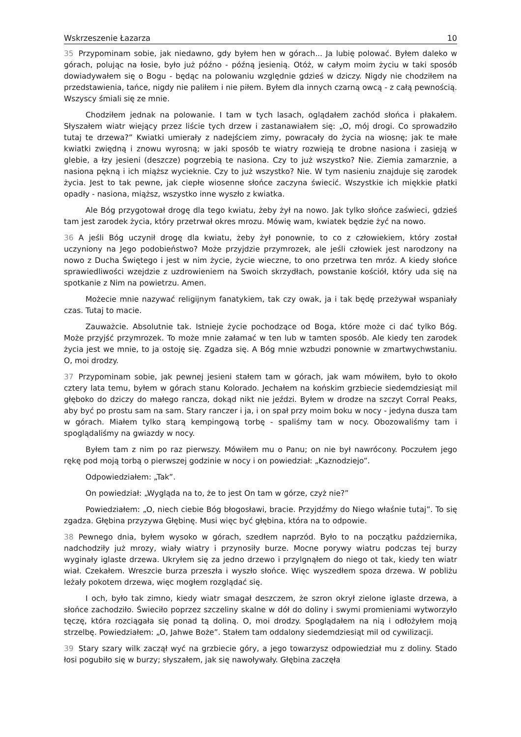Wskrzeszenie Łazarza 10
35 Przypominam sobie, jak niedawno, gdy byłem hen w górach... Ja lubię polować. Byłem daleko w górach, polując na łosie, było już późno - późną jesienią. Otóż, w całym moim życiu w taki sposób dowiadywałem się o Bogu - będąc na polowaniu względnie gdzieś w dziczy. Nigdy nie chodziłem na przedstawienia, tańce, nigdy nie paliłem i nie piłem. Byłem dla innych czarną owcą - z całą pewnością. Wszyscy śmiali się ze mnie.
Chodziłem jednak na polowanie. I tam w tych lasach, oglądałem zachód słońca i płakałem. Słyszałem wiatr wiejący przez liście tych drzew i zastanawiałem się: „O, mój drogi. Co sprowadziło tutaj te drzewa?” Kwiatki umierały z nadejściem zimy, powracały do życia na wiosnę; jak te małe kwiatki zwiędną i znowu wyrosną; w jaki sposób te wiatry rozwieją te drobne nasiona i zasieją w glebie, a łzy jesieni (deszcze) pogrzebią te nasiona. Czy to już wszystko? Nie. Ziemia zamarznie, a nasiona pękną i ich miąższ wycieknie. Czy to już wszystko? Nie. W tym nasieniu znajduje się zarodek życia. Jest to tak pewne, jak ciepłe wiosenne słońce zaczyna świecić. Wszystkie ich miękkie płatki opadły - nasiona, miąższ, wszystko inne wyszło z kwiatka.
Ale Bóg przygotował drogę dla tego kwiatu, żeby żył na nowo. Jak tylko słońce zaświeci, gdzieś tam jest zarodek życia, który przetrwał okres mrozu. Mówię wam, kwiatek będzie żyć na nowo.
36 A jeśli Bóg uczynił drogę dla kwiatu, żeby żył ponownie, to co z człowiekiem, który został uczyniony na Jego podobieństwo? Może przyjdzie przymrozek, ale jeśli człowiek jest narodzony na nowo z Ducha Świętego i jest w nim życie, życie wieczne, to ono przetrwa ten mróz. A kiedy słońce sprawiedliwości wzejdzie z uzdrowieniem na Swoich skrzydłach, powstanie kościół, który uda się na spotkanie z Nim na powietrzu. Amen.
Możecie mnie nazywać religijnym fanatykiem, tak czy owak, ja i tak będę przeżywał wspaniały czas. Tutaj to macie.
Zauważcie. Absolutnie tak. Istnieje życie pochodzące od Boga, które może ci dać tylko Bóg. Może przyjść przymrozek. To może mnie załamać w ten lub w tamten sposób. Ale kiedy ten zarodek życia jest we mnie, to ja ostoję się. Zgadza się. A Bóg mnie wzbudzi ponownie w zmartwychwstaniu. O, moi drodzy.
37 Przypominam sobie, jak pewnej jesieni stałem tam w górach, jak wam mówiłem, było to około cztery lata temu, byłem w górach stanu Kolorado. Jechałem na końskim grzbiecie siedemdziesiąt mil głęboko do dziczy do małego rancza, dokąd nikt nie jeździ. Byłem w drodze na szczyt Corral Peaks, aby być po prostu sam na sam. Stary ranczer i ja, i on spał przy moim boku w nocy - jedyna dusza tam w górach. Miałem tylko starą kempingową torbę - spaliśmy tam w nocy. Obozowaliśmy tam i spoglądaliśmy na gwiazdy w nocy.
Byłem tam z nim po raz pierwszy. Mówiłem mu o Panu; on nie był nawrócony. Poczułem jego rękę pod moją torbą o pierwszej godzinie w nocy i on powiedział: „Kaznodziejo”.
Odpowiedziałem: „Tak”.
On powiedział: „Wygląda na to, że to jest On tam w górze, czyż nie?”
Powiedziałem: „O, niech ciebie Bóg błogosławi, bracie. Przyjdźmy do Niego właśnie tutaj”. To się zgadza. Głębina przyzywa Głębinę. Musi więc być głębina, która na to odpowie.
38 Pewnego dnia, byłem wysoko w górach, szedłem naprzód. Było to na początku października, nadchodziły już mrozy, wiały wiatry i przynosiły burze. Mocne porywy wiatru podczas tej burzy wyginały iglaste drzewa. Ukryłem się za jedno drzewo i przylgnąłem do niego ot tak, kiedy ten wiatr wiał. Czekałem. Wreszcie burza przeszła i wyszło słońce. Więc wyszedłem spoza drzewa. W pobliżu leżały pokotem drzewa, więc mogłem rozglądać się.
I och, było tak zimno, kiedy wiatr smagał deszczem, że szron okrył zielone iglaste drzewa, a słońce zachodziło. Świeciło poprzez szczeliny skalne w dół do doliny i swymi promieniami wytworzyło tęczę, która rozciągała się ponad tą doliną. O, moi drodzy. Spoglądałem na nią i odłożyłem moją strzelbę. Powiedziałem: „O, Jahwe Boże”. Stałem tam oddalony siedemdziesiąt mil od cywilizacji.
39 Stary szary wilk zaczął wyć na grzbiecie góry, a jego towarzysz odpowiedział mu z doliny. Stado łosi pogubiło się w burzy; słyszałem, jak się nawoływały. Głębina zaczęła